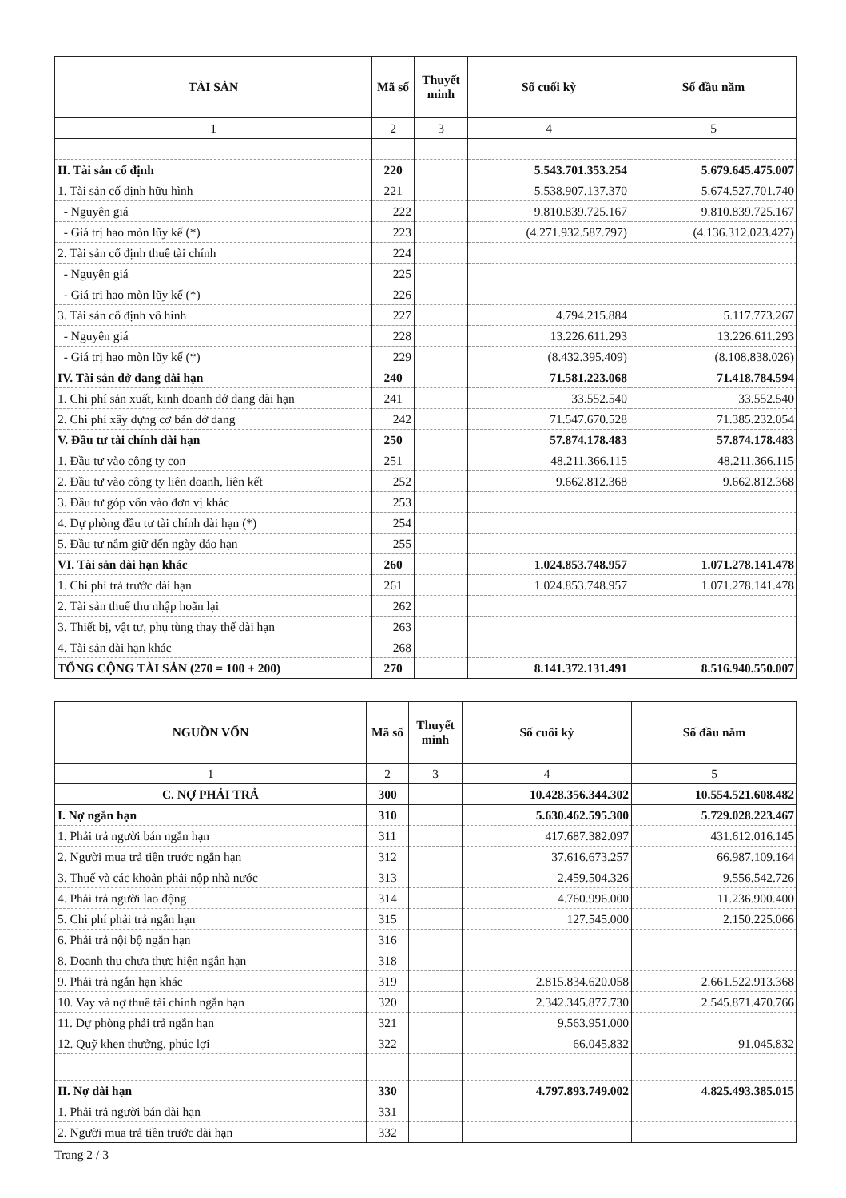| TÀI SẢN | Mã số | Thuyết minh | Số cuối kỳ | Số đầu năm |
| --- | --- | --- | --- | --- |
| 1 | 2 | 3 | 4 | 5 |
| II. Tài sản cố định | 220 | | 5.543.701.353.254 | 5.679.645.475.007 |
| 1. Tài sản cố định hữu hình | 221 | | 5.538.907.137.370 | 5.674.527.701.740 |
| - Nguyên giá | 222 | | 9.810.839.725.167 | 9.810.839.725.167 |
| - Giá trị hao mòn lũy kế (*) | 223 | | (4.271.932.587.797) | (4.136.312.023.427) |
| 2. Tài sản cố định thuê tài chính | 224 | | | |
| - Nguyên giá | 225 | | | |
| - Giá trị hao mòn lũy kế (*) | 226 | | | |
| 3. Tài sản cố định vô hình | 227 | | 4.794.215.884 | 5.117.773.267 |
| - Nguyên giá | 228 | | 13.226.611.293 | 13.226.611.293 |
| - Giá trị hao mòn lũy kế (*) | 229 | | (8.432.395.409) | (8.108.838.026) |
| IV. Tài sản dở dang dài hạn | 240 | | 71.581.223.068 | 71.418.784.594 |
| 1. Chi phí sản xuất, kinh doanh dở dang dài hạn | 241 | | 33.552.540 | 33.552.540 |
| 2. Chi phí xây dựng cơ bản dở dang | 242 | | 71.547.670.528 | 71.385.232.054 |
| V. Đầu tư tài chính dài hạn | 250 | | 57.874.178.483 | 57.874.178.483 |
| 1. Đầu tư vào công ty con | 251 | | 48.211.366.115 | 48.211.366.115 |
| 2. Đầu tư vào công ty liên doanh, liên kết | 252 | | 9.662.812.368 | 9.662.812.368 |
| 3. Đầu tư góp vốn vào đơn vị khác | 253 | | | |
| 4. Dự phòng đầu tư tài chính dài hạn (*) | 254 | | | |
| 5. Đầu tư nắm giữ đến ngày đáo hạn | 255 | | | |
| VI. Tài sản dài hạn khác | 260 | | 1.024.853.748.957 | 1.071.278.141.478 |
| 1. Chi phí trả trước dài hạn | 261 | | 1.024.853.748.957 | 1.071.278.141.478 |
| 2. Tài sản thuế thu nhập hoãn lại | 262 | | | |
| 3. Thiết bị, vật tư, phụ tùng thay thế dài hạn | 263 | | | |
| 4. Tài sản dài hạn khác | 268 | | | |
| TỔNG CỘNG TÀI SẢN (270 = 100 + 200) | 270 | | 8.141.372.131.491 | 8.516.940.550.007 |
| NGUỒN VỐN | Mã số | Thuyết minh | Số cuối kỳ | Số đầu năm |
| --- | --- | --- | --- | --- |
| 1 | 2 | 3 | 4 | 5 |
| C. NỢ PHẢI TRẢ | 300 | | 10.428.356.344.302 | 10.554.521.608.482 |
| I. Nợ ngắn hạn | 310 | | 5.630.462.595.300 | 5.729.028.223.467 |
| 1. Phải trả người bán ngắn hạn | 311 | | 417.687.382.097 | 431.612.016.145 |
| 2. Người mua trả tiền trước ngắn hạn | 312 | | 37.616.673.257 | 66.987.109.164 |
| 3. Thuế và các khoản phải nộp nhà nước | 313 | | 2.459.504.326 | 9.556.542.726 |
| 4. Phải trả người lao động | 314 | | 4.760.996.000 | 11.236.900.400 |
| 5. Chi phí phải trả ngắn hạn | 315 | | 127.545.000 | 2.150.225.066 |
| 6. Phải trả nội bộ ngắn hạn | 316 | | | |
| 8. Doanh thu chưa thực hiện ngắn hạn | 318 | | | |
| 9. Phải trả ngắn hạn khác | 319 | | 2.815.834.620.058 | 2.661.522.913.368 |
| 10. Vay và nợ thuê tài chính ngắn hạn | 320 | | 2.342.345.877.730 | 2.545.871.470.766 |
| 11. Dự phòng phải trả ngắn hạn | 321 | | 9.563.951.000 | |
| 12. Quỹ khen thưởng, phúc lợi | 322 | | 66.045.832 | 91.045.832 |
| II. Nợ dài hạn | 330 | | 4.797.893.749.002 | 4.825.493.385.015 |
| 1. Phải trả người bán dài hạn | 331 | | | |
| 2. Người mua trả tiền trước dài hạn | 332 | | | |
Trang 2 / 3